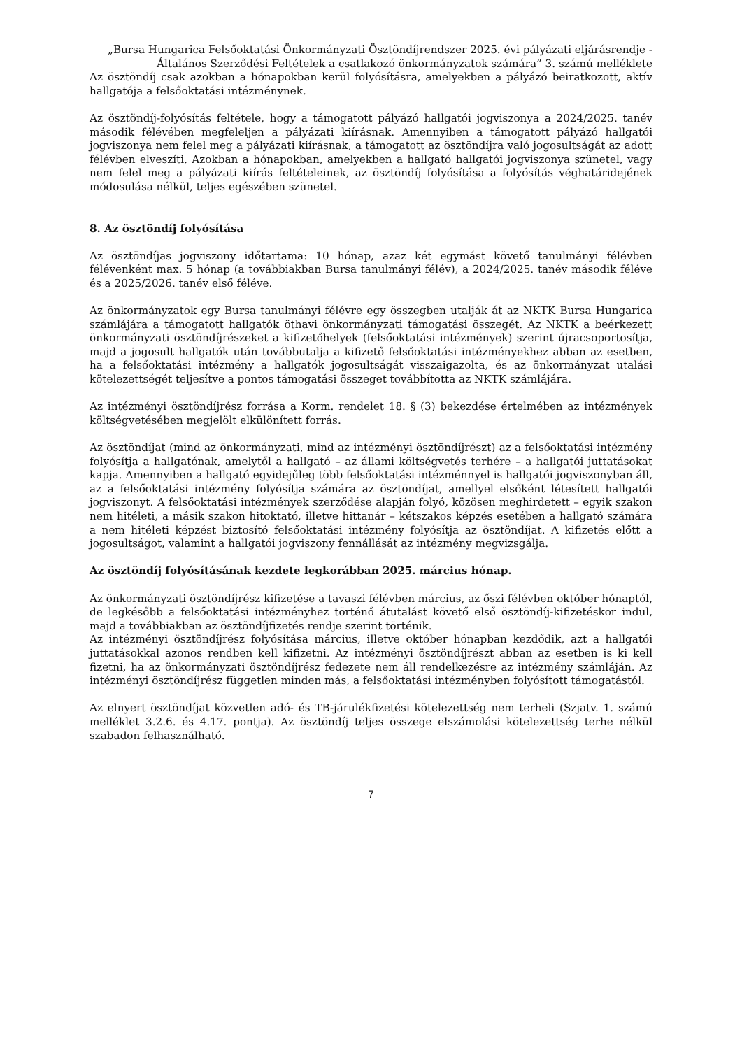„Bursa Hungarica Felsőoktatási Önkormányzati Ösztöndíjrendszer 2025. évi pályázati eljárásrendje - Általános Szerződési Feltételek a csatlakozó önkormányzatok számára” 3. számú melléklete
Az ösztöndíj csak azokban a hónapokban kerül folyósításra, amelyekben a pályázó beiratkozott, aktív hallgatója a felsőoktatási intézménynek.
Az ösztöndíj-folyósítás feltétele, hogy a támogatott pályázó hallgatói jogviszonya a 2024/2025. tanév második félévében megfeleljen a pályázati kiírásnak. Amennyiben a támogatott pályázó hallgatói jogviszonya nem felel meg a pályázati kiírásnak, a támogatott az ösztöndíjra való jogosultságát az adott félévben elveszíti. Azokban a hónapokban, amelyekben a hallgató hallgatói jogviszonya szünetel, vagy nem felel meg a pályázati kiírás feltételeinek, az ösztöndíj folyósítása a folyósítás véghatáridejének módosulása nélkül, teljes egészében szünetel.
8. Az ösztöndíj folyósítása
Az ösztöndíjas jogviszony időtartama: 10 hónap, azaz két egymást követő tanulmányi félévben félévenként max. 5 hónap (a továbbiakban Bursa tanulmányi félév), a 2024/2025. tanév második féléve és a 2025/2026. tanév első féléve.
Az önkormányzatok egy Bursa tanulmányi félévre egy összegben utalják át az NKTK Bursa Hungarica számlájára a támogatott hallgatók öthavi önkormányzati támogatási összegét. Az NKTK a beérkezett önkormányzati ösztöndíjrészeket a kifizetőhelyek (felsőoktatási intézmények) szerint újracsoportosítja, majd a jogosult hallgatók után továbbutalja a kifizető felsőoktatási intézményekhez abban az esetben, ha a felsőoktatási intézmény a hallgatók jogosultságát visszaigazolta, és az önkormányzat utalási kötelezettségét teljesítve a pontos támogatási összeget továbbította az NKTK számlájára.
Az intézményi ösztöndíjrész forrása a Korm. rendelet 18. § (3) bekezdése értelmében az intézmények költségvetésében megjelölt elkülönített forrás.
Az ösztöndíjat (mind az önkormányzati, mind az intézményi ösztöndíjrészt) az a felsőoktatási intézmény folyósítja a hallgatónak, amelytől a hallgató – az állami költségvetés terhére – a hallgatói juttatásokat kapja. Amennyiben a hallgató egyidejűleg több felsőoktatási intézménnyel is hallgatói jogviszonyban áll, az a felsőoktatási intézmény folyósítja számára az ösztöndíjat, amellyel elsőként létesített hallgatói jogviszonyt. A felsőoktatási intézmények szerződése alapján folyó, közösen meghirdetett – egyik szakon nem hitéleti, a másik szakon hitoktató, illetve hittanár – kétszakos képzés esetében a hallgató számára a nem hitéleti képzést biztosító felsőoktatási intézmény folyósítja az ösztöndíjat. A kifizetés előtt a jogosultságot, valamint a hallgatói jogviszony fennállását az intézmény megvizsgálja.
Az ösztöndíj folyósításának kezdete legkorábban 2025. március hónap.
Az önkormányzati ösztöndíjrész kifizetése a tavaszi félévben március, az őszi félévben október hónaptól, de legkésőbb a felsőoktatási intézményhez történő átutalást követő első ösztöndíj-kifizetéskor indul, majd a továbbiakban az ösztöndíjfizetés rendje szerint történik.
Az intézményi ösztöndíjrész folyósítása március, illetve október hónapban kezdődik, azt a hallgatói juttatásokkal azonos rendben kell kifizetni. Az intézményi ösztöndíjrészt abban az esetben is ki kell fizetni, ha az önkormányzati ösztöndíjrész fedezete nem áll rendelkezésre az intézmény számláján. Az intézményi ösztöndíjrész független minden más, a felsőoktatási intézményben folyósított támogatástól.
Az elnyert ösztöndíjat közvetlen adó- és TB-járulékfizetési kötelezettség nem terheli (Szjatv. 1. számú melléklet 3.2.6. és 4.17. pontja). Az ösztöndíj teljes összege elszámolási kötelezettség terhe nélkül szabadon felhasználható.
7